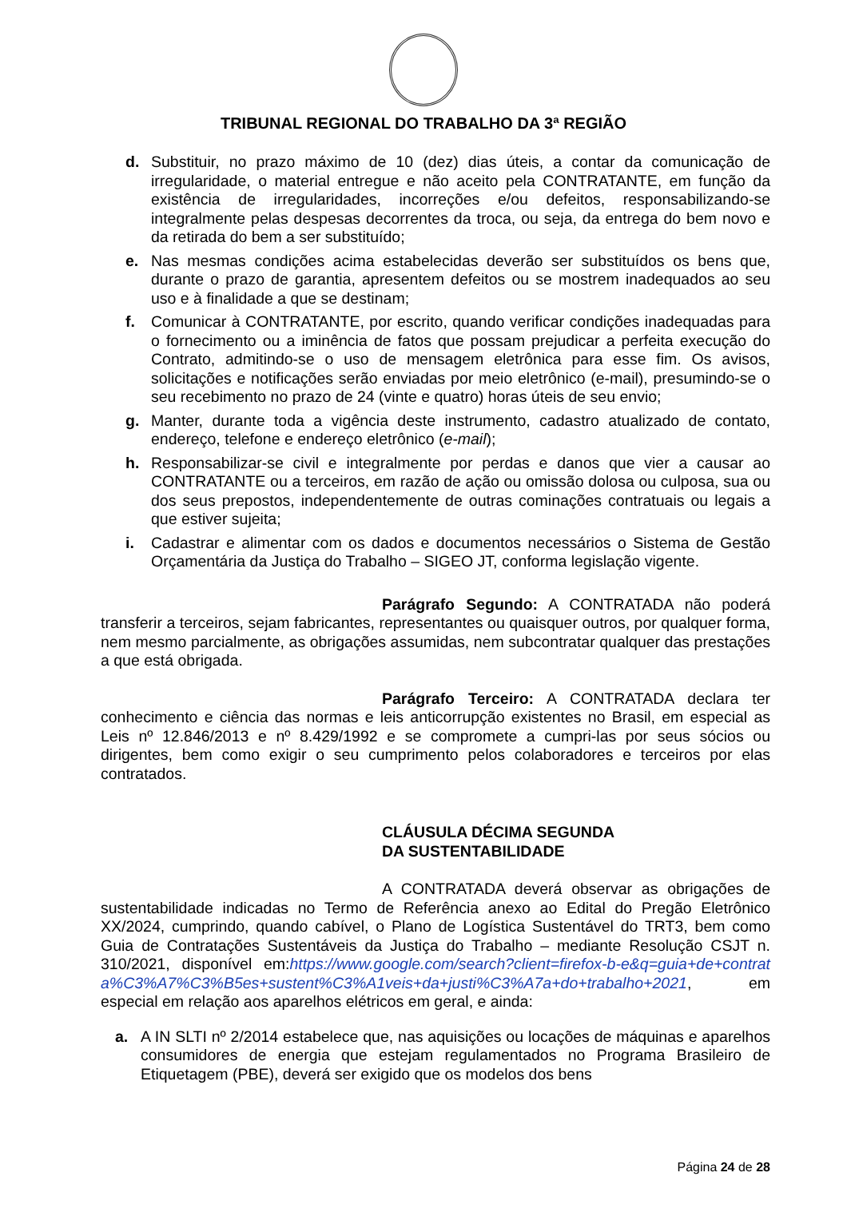TRIBUNAL REGIONAL DO TRABALHO DA 3ª REGIÃO
d. Substituir, no prazo máximo de 10 (dez) dias úteis, a contar da comunicação de irregularidade, o material entregue e não aceito pela CONTRATANTE, em função da existência de irregularidades, incorreções e/ou defeitos, responsabilizando-se integralmente pelas despesas decorrentes da troca, ou seja, da entrega do bem novo e da retirada do bem a ser substituído;
e. Nas mesmas condições acima estabelecidas deverão ser substituídos os bens que, durante o prazo de garantia, apresentem defeitos ou se mostrem inadequados ao seu uso e à finalidade a que se destinam;
f. Comunicar à CONTRATANTE, por escrito, quando verificar condições inadequadas para o fornecimento ou a iminência de fatos que possam prejudicar a perfeita execução do Contrato, admitindo-se o uso de mensagem eletrônica para esse fim. Os avisos, solicitações e notificações serão enviadas por meio eletrônico (e-mail), presumindo-se o seu recebimento no prazo de 24 (vinte e quatro) horas úteis de seu envio;
g. Manter, durante toda a vigência deste instrumento, cadastro atualizado de contato, endereço, telefone e endereço eletrônico (e-mail);
h. Responsabilizar-se civil e integralmente por perdas e danos que vier a causar ao CONTRATANTE ou a terceiros, em razão de ação ou omissão dolosa ou culposa, sua ou dos seus prepostos, independentemente de outras cominações contratuais ou legais a que estiver sujeita;
i. Cadastrar e alimentar com os dados e documentos necessários o Sistema de Gestão Orçamentária da Justiça do Trabalho – SIGEO JT, conforma legislação vigente.
Parágrafo Segundo: A CONTRATADA não poderá transferir a terceiros, sejam fabricantes, representantes ou quaisquer outros, por qualquer forma, nem mesmo parcialmente, as obrigações assumidas, nem subcontratar qualquer das prestações a que está obrigada.
Parágrafo Terceiro: A CONTRATADA declara ter conhecimento e ciência das normas e leis anticorrupção existentes no Brasil, em especial as Leis nº 12.846/2013 e nº 8.429/1992 e se compromete a cumpri-las por seus sócios ou dirigentes, bem como exigir o seu cumprimento pelos colaboradores e terceiros por elas contratados.
CLÁUSULA DÉCIMA SEGUNDA
DA SUSTENTABILIDADE
A CONTRATADA deverá observar as obrigações de sustentabilidade indicadas no Termo de Referência anexo ao Edital do Pregão Eletrônico XX/2024, cumprindo, quando cabível, o Plano de Logística Sustentável do TRT3, bem como Guia de Contratações Sustentáveis da Justiça do Trabalho – mediante Resolução CSJT n. 310/2021, disponível em:https://www.google.com/search?client=firefox-b-e&q=guia+de+contrata%C3%A7%C3%B5es+sustent%C3%A1veis+da+justi%C3%A7a+do+trabalho+2021, em especial em relação aos aparelhos elétricos em geral, e ainda:
a. A IN SLTI nº 2/2014 estabelece que, nas aquisições ou locações de máquinas e aparelhos consumidores de energia que estejam regulamentados no Programa Brasileiro de Etiquetagem (PBE), deverá ser exigido que os modelos dos bens
Página 24 de 28